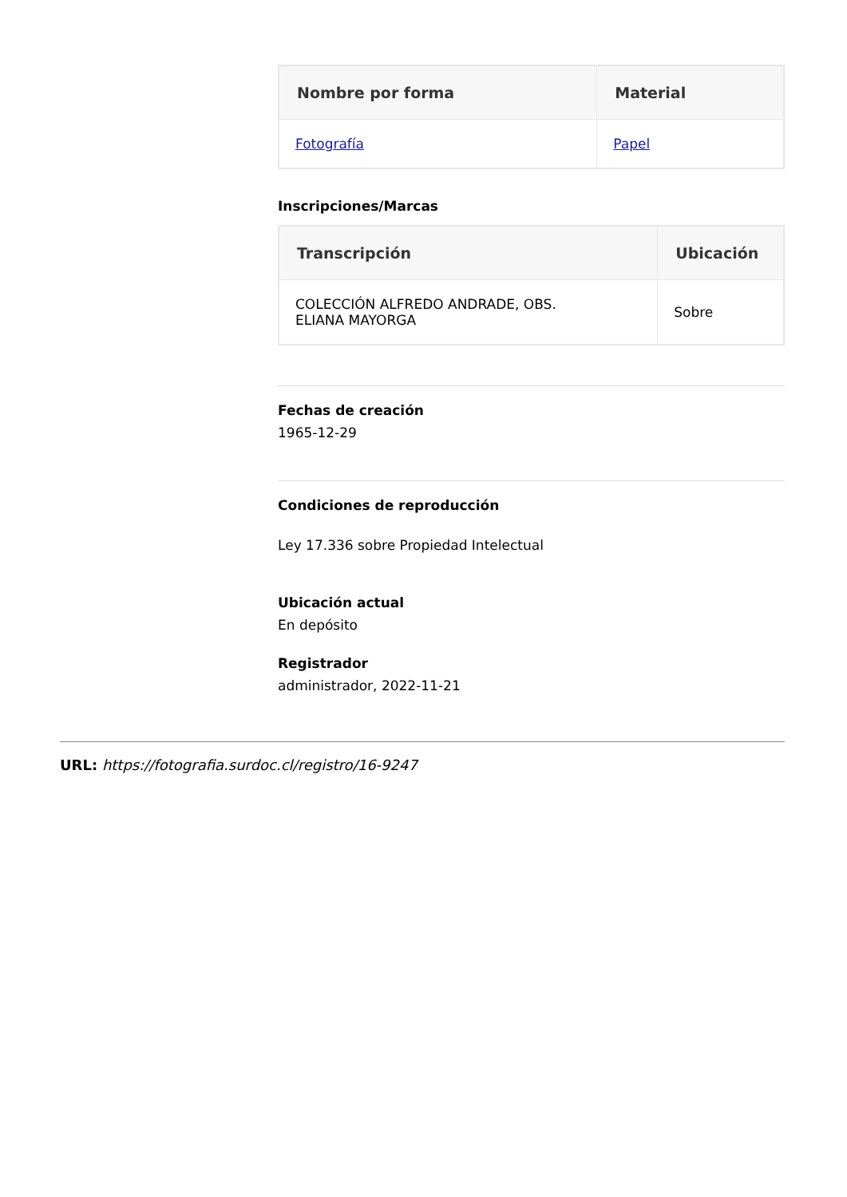| Nombre por forma | Material |
| --- | --- |
| Fotografía | Papel |
Inscripciones/Marcas
| Transcripción | Ubicación |
| --- | --- |
| COLECCIÓN ALFREDO ANDRADE, OBS. ELIANA MAYORGA | Sobre |
Fechas de creación
1965-12-29
Condiciones de reproducción
Ley 17.336 sobre Propiedad Intelectual
Ubicación actual
En depósito
Registrador
administrador, 2022-11-21
URL: https://fotografia.surdoc.cl/registro/16-9247